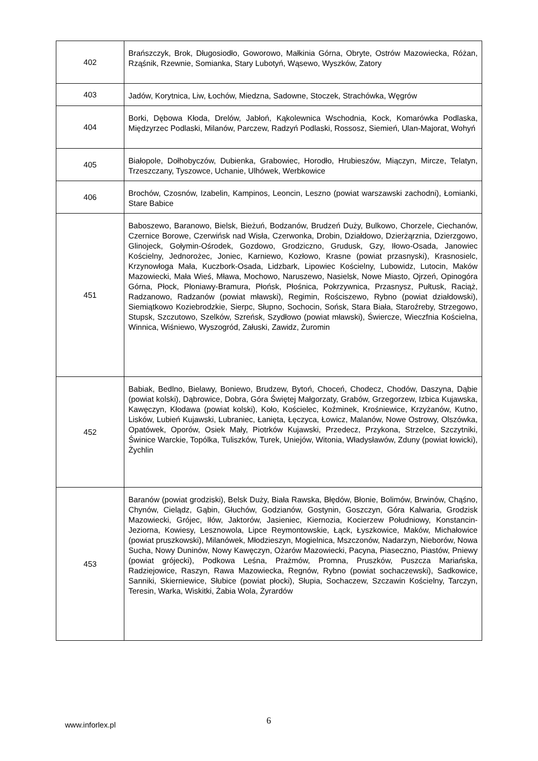| 402 | Brańszczyk, Brok, Długosiodło, Goworowo, Małkinia Górna, Obryte, Ostrów Mazowiecka, Różan, Rząśnik, Rzewnie, Somianka, Stary Lubotyń, Wąsewo, Wyszków, Zatory |
| 403 | Jadów, Korytnica, Liw, Łochów, Miedzna, Sadowne, Stoczek, Strachówka, Węgrów |
| 404 | Borki, Dębowa Kłoda, Drelów, Jabłoń, Kąkolewnica Wschodnia, Kock, Komarówka Podlaska, Międzyrzec Podlaski, Milanów, Parczew, Radzyń Podlaski, Rossosz, Siemień, Ulan-Majorat, Wohyń |
| 405 | Białopole, Dołhobyczów, Dubienka, Grabowiec, Horodło, Hrubieszów, Miączyn, Mircze, Telatyn, Trzeszczany, Tyszowce, Uchanie, Ulhówek, Werbkowice |
| 406 | Brochów, Czosnów, Izabelin, Kampinos, Leoncin, Leszno (powiat warszawski zachodni), Łomianki, Stare Babice |
| 451 | Baboszewo, Baranowo, Bielsk, Bieżuń, Bodzanów, Brudzeń Duży, Bulkowo, Chorzele, Ciechanów, Czernice Borowe, Czerwińsk nad Wisła, Czerwonka, Drobin, Działdowo, Dzierżąrznia, Dzierzgowo, Glinojeck, Gołymin-Ośrodek, Gozdowo, Grodziczno, Grudusk, Gzy, Iłowo-Osada, Janowiec Kościelny, Jednorożec, Joniec, Karniewo, Kozłowo, Krasne (powiat przasnyski), Krasnosielc, Krzynowłoga Mała, Kuczbork-Osada, Lidzbark, Lipowiec Kościelny, Lubowidz, Lutocin, Maków Mazowiecki, Mała Wieś, Mława, Mochowo, Naruszewo, Nasielsk, Nowe Miasto, Ojrzeń, Opinogóra Górna, Płock, Płoniawy-Bramura, Płońsk, Płośnica, Pokrzywnica, Przasnysz, Pułtusk, Raciąż, Radzanowo, Radzanów (powiat mławski), Regimin, Rościszewo, Rybno (powiat działdowski), Siemiątkowo Koziebrodzkie, Sierpc, Słupno, Sochocin, Sońsk, Stara Biała, Staroźreby, Strzegowo, Stupsk, Szczutowo, Szelków, Szreńsk, Szydłowo (powiat mławski), Świercze, Wieczfnia Kościelna, Winnica, Wiśniewo, Wyszogród, Załuski, Zawidz, Żuromin |
| 452 | Babiak, Bedlno, Bielawy, Boniewo, Brudzew, Bytoń, Choceń, Chodecz, Chodów, Daszyna, Dąbie (powiat kolski), Dąbrowice, Dobra, Góra Świętej Małgorzaty, Grabów, Grzegorzew, Izbica Kujawska, Kawęczyn, Kłodawa (powiat kolski), Koło, Kościelec, Koźminek, Krośniewice, Krzyżanów, Kutno, Lisków, Lubień Kujawski, Lubraniec, Łanięta, Łęczyca, Łowicz, Malanów, Nowe Ostrowy, Olszówka, Opatówek, Oporów, Osiek Mały, Piotrków Kujawski, Przedecz, Przykona, Strzelce, Szczytniki, Świnice Warckie, Topólka, Tuliszków, Turek, Uniejów, Witonia, Władysławów, Zduny (powiat łowicki), Żychlin |
| 453 | Baranów (powiat grodziski), Belsk Duży, Biała Rawska, Błędów, Błonie, Bolimów, Brwinów, Chąśno, Chynów, Cielądz, Gąbin, Głuchów, Godzianów, Gostynin, Goszczyn, Góra Kalwaria, Grodzisk Mazowiecki, Grójec, Iłów, Jaktorów, Jasieniec, Kiernozia, Kocierzew Południowy, Konstancin-Jeziorna, Kowiesy, Lesznowola, Lipce Reymontowskie, Łąck, Łyszkowice, Maków, Michałowice (powiat pruszkowski), Milanówek, Młodzieszyn, Mogielnica, Mszczonów, Nadarzyn, Nieborów, Nowa Sucha, Nowy Duninów, Nowy Kawęczyn, Ożarów Mazowiecki, Pacyna, Piaseczno, Piastów, Pniewy (powiat grójecki), Podkowa Leśna, Prażmów, Promna, Pruszków, Puszcza Mariańska, Radziejowice, Raszyn, Rawa Mazowiecka, Regnów, Rybno (powiat sochaczewski), Sadkowice, Sanniki, Skierniewice, Słubice (powiat płocki), Słupia, Sochaczew, Szczawin Kościelny, Tarczyn, Teresin, Warka, Wiskitki, Żabia Wola, Żyrardów |
www.inforlex.pl 6